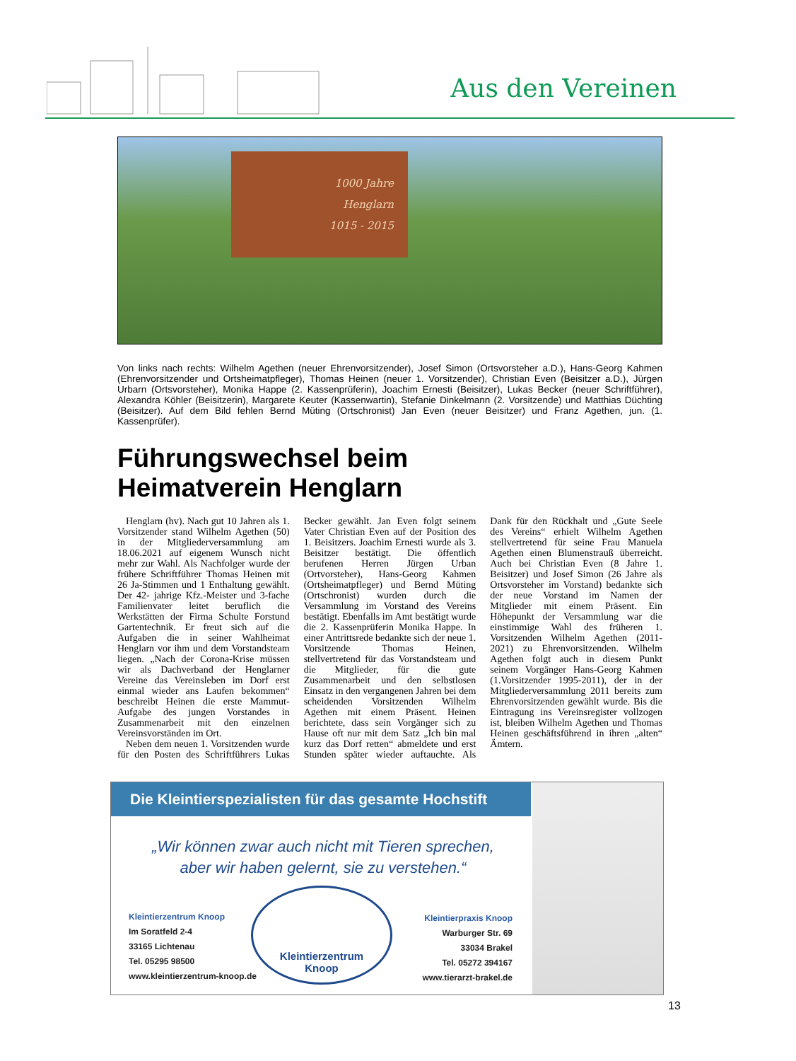Aus den Vereinen
1000 Jahre
Henglarn
1015 - 2015
Von links nach rechts: Wilhelm Agethen (neuer Ehrenvorsitzender), Josef Simon (Ortsvorsteher a.D.), Hans-Georg Kahmen (Ehrenvorsitzender und Ortsheimatpfleger), Thomas Heinen (neuer 1. Vorsitzender), Christian Even (Beisitzer a.D.), Jürgen Urbarn (Ortsvorsteher), Monika Happe (2. Kassenprüferin), Joachim Ernesti (Beisitzer), Lukas Becker (neuer Schriftführer), Alexandra Köhler (Beisitzerin), Margarete Keuter (Kassenwartin), Stefanie Dinkelmann (2. Vorsitzende) und Matthias Düchting (Beisitzer). Auf dem Bild fehlen Bernd Müting (Ortschronist) Jan Even (neuer Beisitzer) und Franz Agethen, jun. (1. Kassenprüfer).
Führungswechsel beim
Heimatverein Henglarn
Henglarn (hv). Nach gut 10 Jahren als 1. Vorsitzender stand Wilhelm Agethen (50) in der Mitgliederversammlung am 18.06.2021 auf eigenem Wunsch nicht mehr zur Wahl. Als Nachfolger wurde der frühere Schriftführer Thomas Heinen mit 26 Ja-Stimmen und 1 Enthaltung gewählt. Der 42- jahrige Kfz.-Meister und 3-fache Familienvater leitet beruflich die Werkstätten der Firma Schulte Forstund Gartentechnik. Er freut sich auf die Aufgaben die in seiner Wahlheimat Henglarn vor ihm und dem Vorstandsteam liegen. „Nach der Corona-Krise müssen wir als Dachverband der Henglarner Vereine das Vereinsleben im Dorf erst einmal wieder ans Laufen bekommen“ beschreibt Heinen die erste Mammut- Aufgabe des jungen Vorstandes in Zusammenarbeit mit den einzelnen Vereinsvorständen im Ort.
Neben dem neuen 1. Vorsitzenden wurde für den Posten des Schriftführers Lukas Becker gewählt. Jan Even folgt seinem Vater Christian Even auf der Position des 1. Beisitzers. Joachim Ernesti wurde als 3. Beisitzer bestätigt. Die öffentlich berufenen Herren Jürgen Urban (Ortvorsteher), Hans-Georg Kahmen (Ortsheimatpfleger) und Bernd Müting (Ortschronist) wurden durch die Versammlung im Vorstand des Vereins bestätigt. Ebenfalls im Amt bestätigt wurde die 2. Kassenprüferin Monika Happe. In einer Antrittsrede bedankte sich der neue 1. Vorsitzende Thomas Heinen, stellvertretend für das Vorstandsteam und die Mitglieder, für die gute Zusammenarbeit und den selbstlosen Einsatz in den vergangenen Jahren bei dem scheidenden Vorsitzenden Wilhelm Agethen mit einem Präsent. Heinen berichtete, dass sein Vorgänger sich zu Hause oft nur mit dem Satz „Ich bin mal kurz das Dorf retten“ abmeldete und erst Stunden später wieder auftauchte. Als Dank für den Rückhalt und „Gute Seele des Vereins“ erhielt Wilhelm Agethen stellvertretend für seine Frau Manuela Agethen einen Blumenstrauß überreicht. Auch bei Christian Even (8 Jahre 1. Beisitzer) und Josef Simon (26 Jahre als Ortsvorsteher im Vorstand) bedankte sich der neue Vorstand im Namen der Mitglieder mit einem Präsent. Ein Höhepunkt der Versammlung war die einstimmige Wahl des früheren 1. Vorsitzenden Wilhelm Agethen (2011-2021) zu Ehrenvorsitzenden. Wilhelm Agethen folgt auch in diesem Punkt seinem Vorgänger Hans-Georg Kahmen (1.Vorsitzender 1995-2011), der in der Mitgliederversammlung 2011 bereits zum Ehrenvorsitzenden gewählt wurde. Bis die Eintragung ins Vereinsregister vollzogen ist, bleiben Wilhelm Agethen und Thomas Heinen geschäftsführend in ihren „alten“ Ämtern.
Die Kleintierspezialisten für das gesamte Hochstift
„Wir können zwar auch nicht mit Tieren sprechen,
aber wir haben gelernt, sie zu verstehen.“
Kleintierzentrum Knoop
Im Soratfeld 2-4
33165 Lichtenau
Tel. 05295 98500
www.kleintierzentrum-knoop.de
Kleintierzentrum
Knoop
Kleintierpraxis Knoop
Warburger Str. 69
33034 Brakel
Tel. 05272 394167
www.tierarzt-brakel.de
13